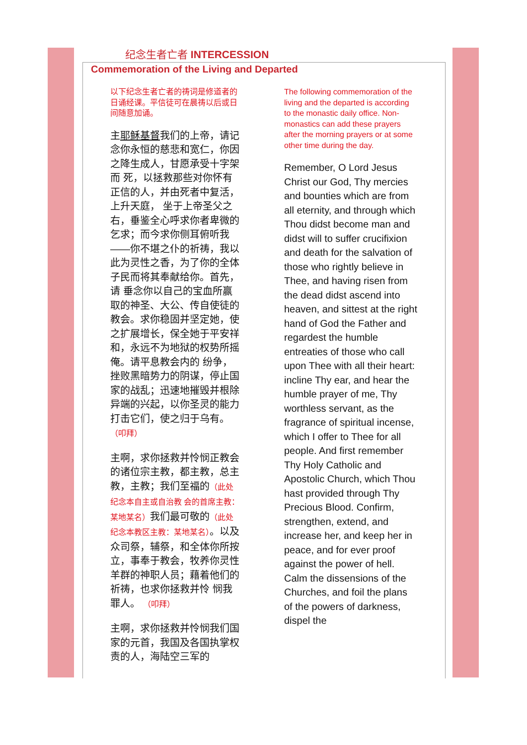纪念生者亡者 INTERCESSION
Commemoration of the Living and Departed
以下纪念生者亡者的祷词是修道者的日诵经课。平信徒可在晨祷以后或日间随意加诵。
主耶稣基督我们的上帝，请记念你永恒的慈悲和宽仁，你因之降生成人，甘愿承受十字架而 死，以拯救那些对你怀有正信的人，并由死者中复活，上升天庭， 坐于上帝圣父之右，垂鉴全心呼求你者卑微的乞求；而今求你侧耳俯听我——你不堪之仆的祈祷，我以此为灵性之香，为了你的全体子民而将其奉献给你。首先，请 垂念你以自己的宝血所赢取的神圣、大公、传自使徒的教会。求你稳固并坚定她，使之扩展增长，保全她于平安祥和，永远不为地狱的权势所摇俺。请平息教会内的 纷争，挫败黑暗势力的阴谋，停止国家的战乱；迅速地摧毁并根除异端的兴起，以你圣灵的能力打击它们，使之归于乌有。 （叩拜）
主啊，求你拯救并怜悯正教会的诸位宗主教，都主教，总主教，主教；我们至福的（此处纪念本自主或自治教 会的首席主教：某地某名）我们最可敬的（此处 纪念本教区主教：某地某名）。以及众司祭，辅祭，和全体你所按立，事奉于教会，牧养你灵性羊群的神职人员；藉着他们的祈祷，也求你拯救并怜 悯我罪人。 （叩拜）
主啊，求你拯救并怜悯我们国家的元首，我国及各国执掌权责的人，海陆空三军的
The following commemoration of the living and the departed is according to the monastic daily office. Non-monastics can add these prayers after the morning prayers or at some other time during the day.
Remember, O Lord Jesus Christ our God, Thy mercies and bounties which are from all eternity, and through which Thou didst become man and didst will to suffer crucifixion and death for the salvation of those who rightly believe in Thee, and having risen from the dead didst ascend into heaven, and sittest at the right hand of God the Father and regardest the humble entreaties of those who call upon Thee with all their heart: incline Thy ear, and hear the humble prayer of me, Thy worthless servant, as the fragrance of spiritual incense, which I offer to Thee for all people. And first remember Thy Holy Catholic and Apostolic Church, which Thou hast provided through Thy Precious Blood. Confirm, strengthen, extend, and increase her, and keep her in peace, and for ever proof against the power of hell. Calm the dissensions of the Churches, and foil the plans of the powers of darkness, dispel the